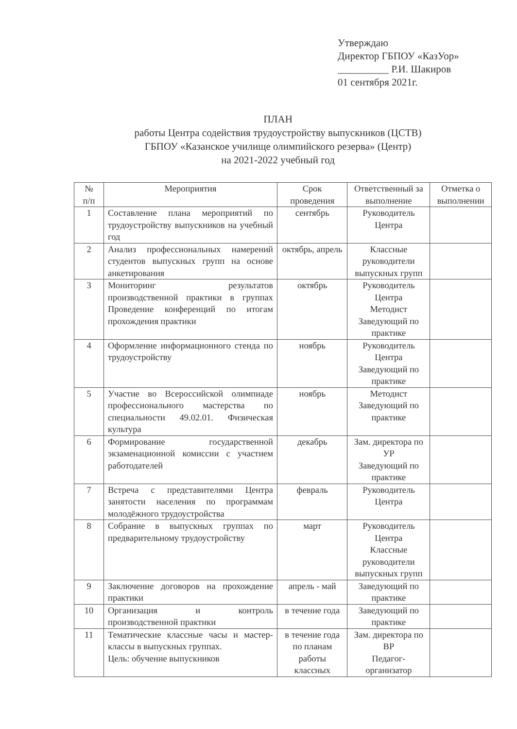Утверждаю
Директор ГБПОУ «КазУор»
__________ Р.И. Шакиров
01 сентября 2021г.
ПЛАН
работы Центра содействия трудоустройству выпускников (ЦСТВ)
ГБПОУ «Казанское училище олимпийского резерва» (Центр)
на 2021-2022 учебный год
| № п/п | Мероприятия | Срок проведения | Ответственный за выполнение | Отметка о выполнении |
| --- | --- | --- | --- | --- |
| 1 | Составление плана мероприятий по трудоустройству выпускников на учебный год | сентябрь | Руководитель Центра | |
| 2 | Анализ профессиональных намерений студентов выпускных групп на основе анкетирования | октябрь, апрель | Классные руководители выпускных групп | |
| 3 | Мониторинг результатов производственной практики в группах Проведение конференций по итогам прохождения практики | октябрь | Руководитель Центра Методист Заведующий по практике | |
| 4 | Оформление информационного стенда по трудоустройству | ноябрь | Руководитель Центра Заведующий по практике | |
| 5 | Участие во Всероссийской олимпиаде профессионального мастерства по специальности 49.02.01. Физическая культура | ноябрь | Методист Заведующий по практике | |
| 6 | Формирование государственной экзаменационной комиссии с участием работодателей | декабрь | Зам. директора по УР Заведующий по практике | |
| 7 | Встреча с представителями Центра занятости населения по программам молодёжного трудоустройства | февраль | Руководитель Центра | |
| 8 | Собрание в выпускных группах по предварительному трудоустройству | март | Руководитель Центра Классные руководители выпускных групп | |
| 9 | Заключение договоров на прохождение практики | апрель - май | Заведующий по практике | |
| 10 | Организация и контроль производственной практики | в течение года | Заведующий по практике | |
| 11 | Тематические классные часы и мастер- классы в выпускных группах. Цель: обучение выпускников | в течение года по планам работы классных | Зам. директора по ВР Педагог-организатор | |